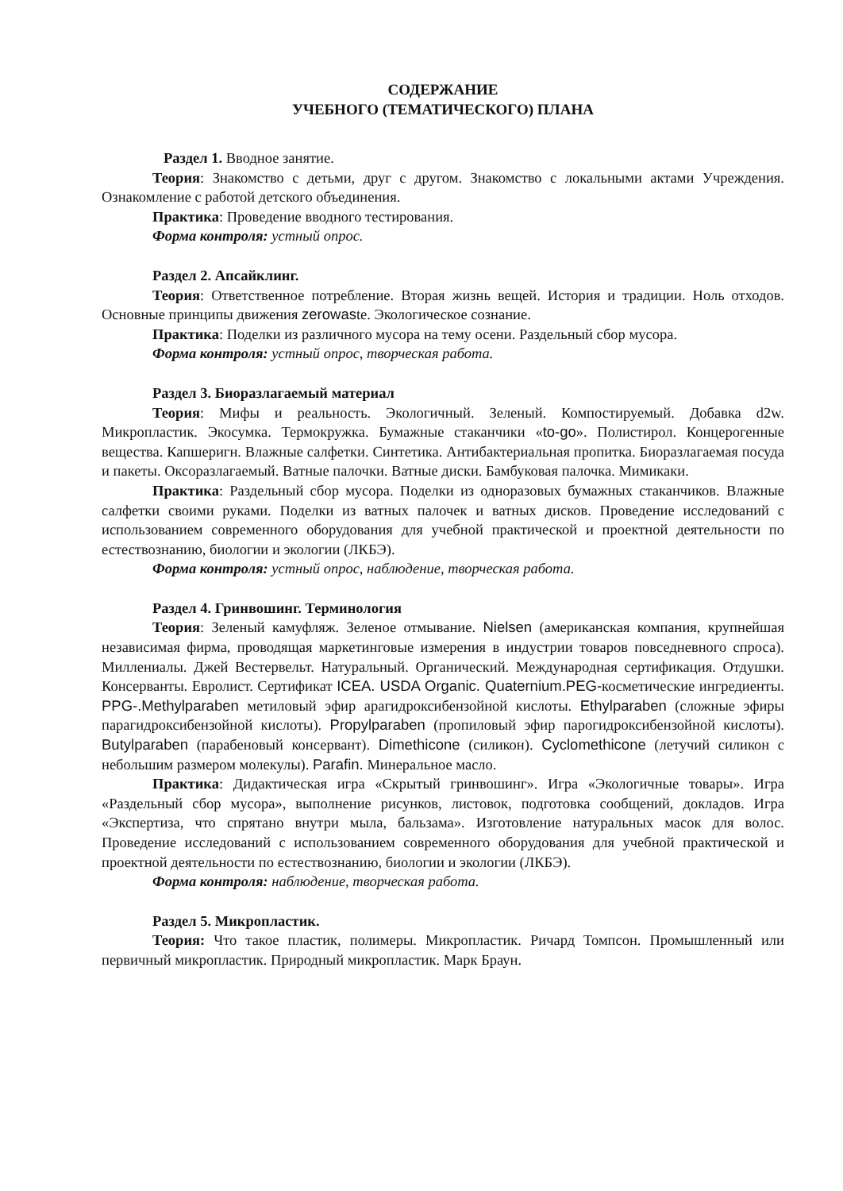СОДЕРЖАНИЕ
УЧЕБНОГО (ТЕМАТИЧЕСКОГО) ПЛАНА
Раздел 1. Вводное занятие.
Теория: Знакомство с детьми, друг с другом. Знакомство с локальными актами Учреждения. Ознакомление с работой детского объединения.
Практика: Проведение вводного тестирования.
Форма контроля: устный опрос.
Раздел 2. Апсайклинг.
Теория: Ответственное потребление. Вторая жизнь вещей. История и традиции. Ноль отходов. Основные принципы движения zerowaste. Экологическое сознание.
Практика: Поделки из различного мусора на тему осени. Раздельный сбор мусора.
Форма контроля: устный опрос, творческая работа.
Раздел 3. Биоразлагаемый материал
Теория: Мифы и реальность. Экологичный. Зеленый. Компостируемый. Добавка d2w. Микропластик. Экосумка. Термокружка. Бумажные стаканчики «to-go». Полистирол. Концерогенные вещества. Капшеригн. Влажные салфетки. Синтетика. Антибактериальная пропитка. Биоразлагаемая посуда и пакеты. Оксоразлагаемый. Ватные палочки. Ватные диски. Бамбуковая палочка. Мимикаки.
Практика: Раздельный сбор мусора. Поделки из одноразовых бумажных стаканчиков. Влажные салфетки своими руками. Поделки из ватных палочек и ватных дисков. Проведение исследований с использованием современного оборудования для учебной практической и проектной деятельности по естествознанию, биологии и экологии (ЛКБЭ).
Форма контроля: устный опрос, наблюдение, творческая работа.
Раздел 4. Гринвошинг. Терминология
Теория: Зеленый камуфляж. Зеленое отмывание. Nielsen (американская компания, крупнейшая независимая фирма, проводящая маркетинговые измерения в индустрии товаров повседневного спроса). Миллениалы. Джей Вестервельт. Натуральный. Органический. Международная сертификация. Отдушки. Консерванты. Евролист. Сертификат ICEA. USDA Organic. Quaternium.PEG-косметические ингредиенты. PPG-.Methylparaben метиловый эфир арагидроксибензойной кислоты. Ethylparaben (сложные эфиры парагидроксибензойной кислоты). Propylparaben (пропиловый эфир парогидроксибензойной кислоты). Butylparaben (парабеновый консервант). Dimethicone (силикон). Cyclomethicone (летучий силикон с небольшим размером молекулы). Parafin. Минеральное масло.
Практика: Дидактическая игра «Скрытый гринвошинг». Игра «Экологичные товары». Игра «Раздельный сбор мусора», выполнение рисунков, листовок, подготовка сообщений, докладов. Игра «Экспертиза, что спрятано внутри мыла, бальзама». Изготовление натуральных масок для волос. Проведение исследований с использованием современного оборудования для учебной практической и проектной деятельности по естествознанию, биологии и экологии (ЛКБЭ).
Форма контроля: наблюдение, творческая работа.
Раздел 5. Микропластик.
Теория: Что такое пластик, полимеры. Микропластик. Ричард Томпсон. Промышленный или первичный микропластик. Природный микропластик. Марк Браун.